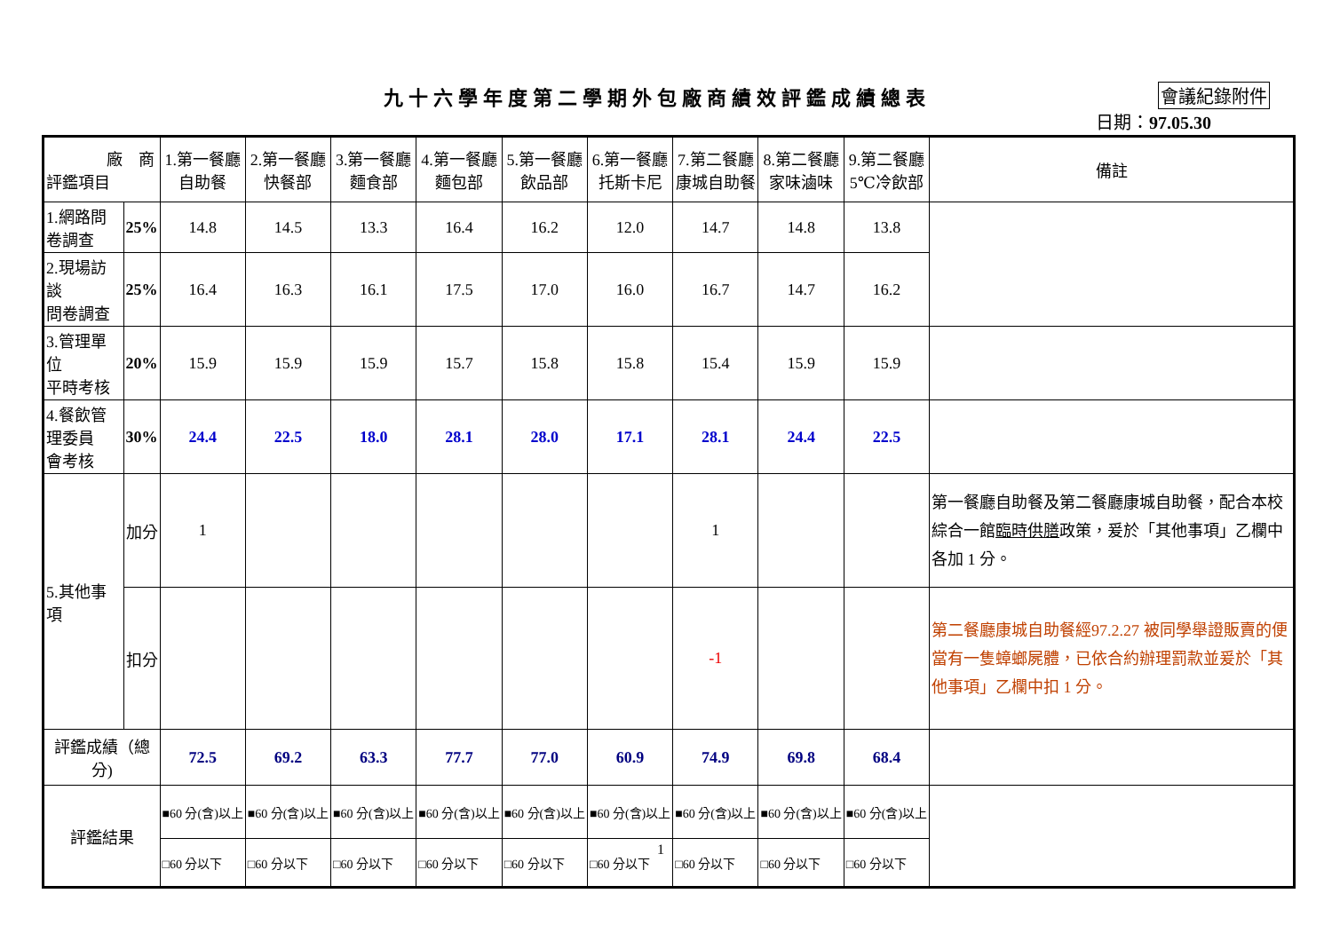九十六學年度第二學期外包廠商績效評鑑成績總表 會議紀錄附件
日期：97.05.30
| 廠 商 評鑑項目 | | 1.第一餐廳 自助餐 | 2.第一餐廳 快餐部 | 3.第一餐廳 麵食部 | 4.第一餐廳 麵包部 | 5.第一餐廳 飲品部 | 6.第一餐廳 托斯卡尼 | 7.第二餐廳 康城自助餐 | 8.第二餐廳 家味滷味 | 9.第二餐廳 5℃冷飲部 | 備註 |
| --- | --- | --- | --- | --- | --- | --- | --- | --- | --- | --- | --- |
| 1.網路問卷調查 | 25% | 14.8 | 14.5 | 13.3 | 16.4 | 16.2 | 12.0 | 14.7 | 14.8 | 13.8 | |
| 2.現場訪談 問卷調查 | 25% | 16.4 | 16.3 | 16.1 | 17.5 | 17.0 | 16.0 | 16.7 | 14.7 | 16.2 | |
| 3.管理單位 平時考核 | 20% | 15.9 | 15.9 | 15.9 | 15.7 | 15.8 | 15.8 | 15.4 | 15.9 | 15.9 | |
| 4.餐飲管理委員 會考核 | 30% | 24.4 | 22.5 | 18.0 | 28.1 | 28.0 | 17.1 | 28.1 | 24.4 | 22.5 | |
| 5.其他事項 | 加分 | 1 | | | | | | 1 | | | 第一餐廳自助餐及第二餐廳康城自助餐，配合本校綜合一館 臨時供膳 政策，爰於「其他事項」乙欄中各加 1 分。 |
| | 扣分 | | | | | | | -1 | | | 第二餐廳康城自助餐經97.2.27 被同學舉證販賣的便當有一隻蟑螂屍體，已依合約辦理罰款並爰於「其他事項」乙欄中扣 1 分。 |
| 評鑑成績（總分) | | 72.5 | 69.2 | 63.3 | 77.7 | 77.0 | 60.9 | 74.9 | 69.8 | 68.4 | |
| 評鑑結果 | | ■60 分(含)以上 | ■60 分(含)以上 | ■60 分(含)以上 | ■60 分(含)以上 | ■60 分(含)以上 | ■60 分(含)以上 | ■60 分(含)以上 | ■60 分(含)以上 | ■60 分(含)以上 | |
| | | □60 分以下 | □60 分以下 | □60 分以下 | □60 分以下 | □60 分以下 | □60 分以下 | □60 分以下 | □60 分以下 | □60 分以下 | |
1